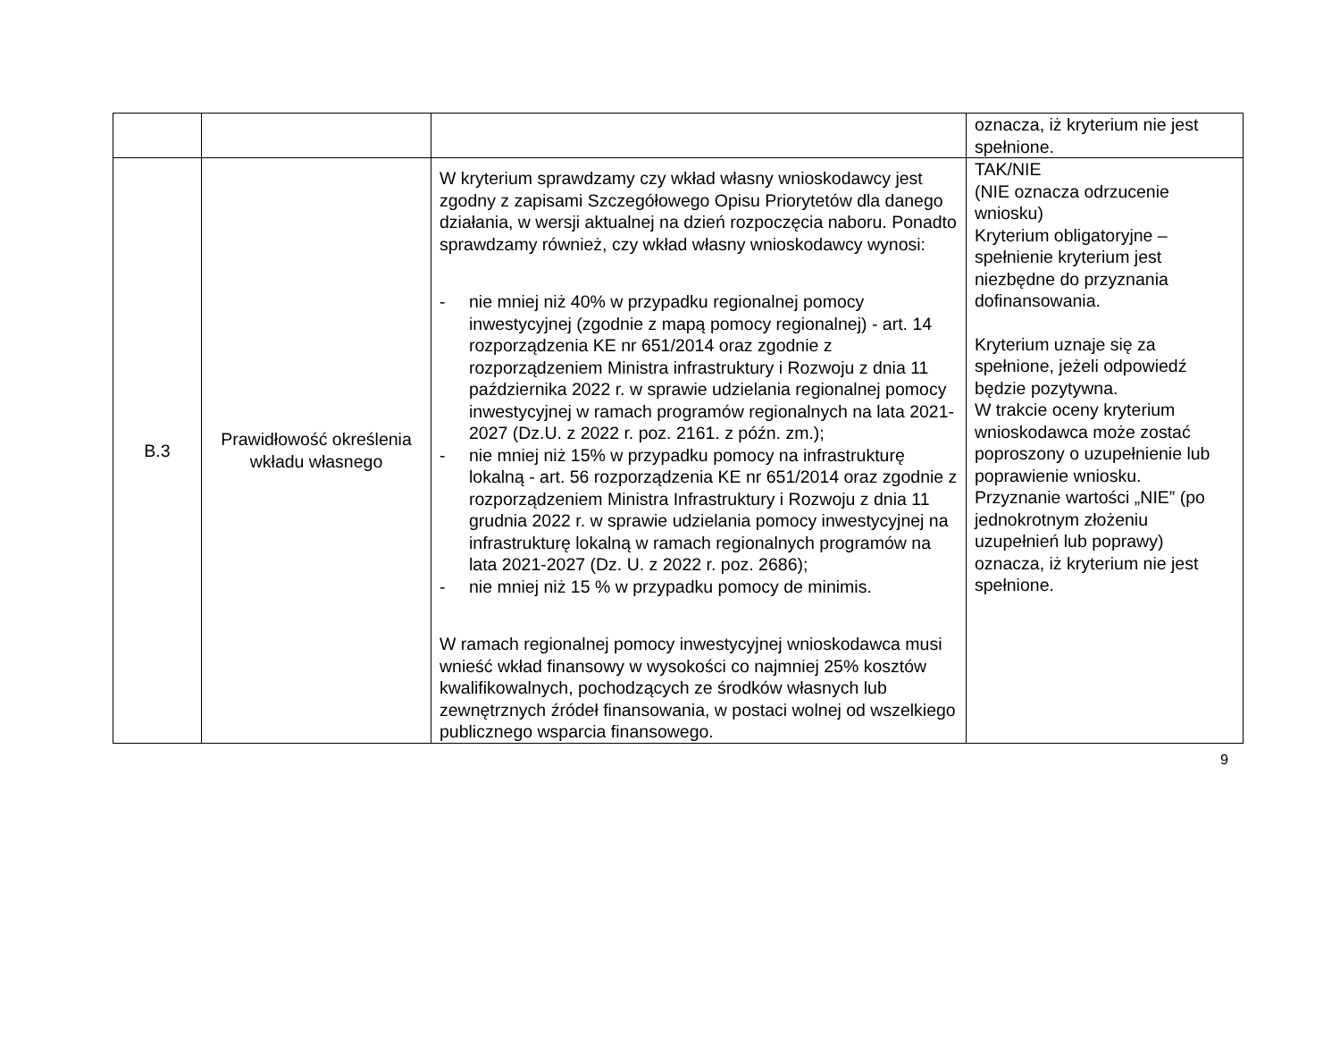| | | | oznacza, iż kryterium nie jest spełnione. |
| B.3 | Prawidłowość określenia wkładu własnego | W kryterium sprawdzamy czy wkład własny wnioskodawcy jest zgodny z zapisami Szczegółowego Opisu Priorytetów dla danego działania, w wersji aktualnej na dzień rozpoczęcia naboru. Ponadto sprawdzamy również, czy wkład własny wnioskodawcy wynosi: - nie mniej niż 40% w przypadku regionalnej pomocy inwestycyjnej (zgodnie z mapą pomocy regionalnej) - art. 14 rozporządzenia KE nr 651/2014 oraz zgodnie z rozporządzeniem Ministra infrastruktury i Rozwoju z dnia 11 października 2022 r. w sprawie udzielania regionalnej pomocy inwestycyjnej w ramach programów regionalnych na lata 2021-2027 (Dz.U. z 2022 r. poz. 2161. z późn. zm.); - nie mniej niż 15% w przypadku pomocy na infrastrukturę lokalną - art. 56 rozporządzenia KE nr 651/2014 oraz zgodnie z rozporządzeniem Ministra Infrastruktury i Rozwoju z dnia 11 grudnia 2022 r. w sprawie udzielania pomocy inwestycyjnej na infrastrukturę lokalną w ramach regionalnych programów na lata 2021-2027 (Dz. U. z 2022 r. poz. 2686); - nie mniej niż 15 % w przypadku pomocy de minimis. W ramach regionalnej pomocy inwestycyjnej wnioskodawca musi wnieść wkład finansowy w wysokości co najmniej 25% kosztów kwalifikowalnych, pochodzących ze środków własnych lub zewnętrznych źródeł finansowania, w postaci wolnej od wszelkiego publicznego wsparcia finansowego. | TAK/NIE (NIE oznacza odrzucenie wniosku) Kryterium obligatoryjne – spełnienie kryterium jest niezbędne do przyznania dofinansowania. Kryterium uznaje się za spełnione, jeżeli odpowiedź będzie pozytywna. W trakcie oceny kryterium wnioskodawca może zostać poproszony o uzupełnienie lub poprawienie wniosku. Przyznanie wartości „NIE” (po jednokrotnym złożeniu uzupełnień lub poprawy) oznacza, iż kryterium nie jest spełnione. |
9